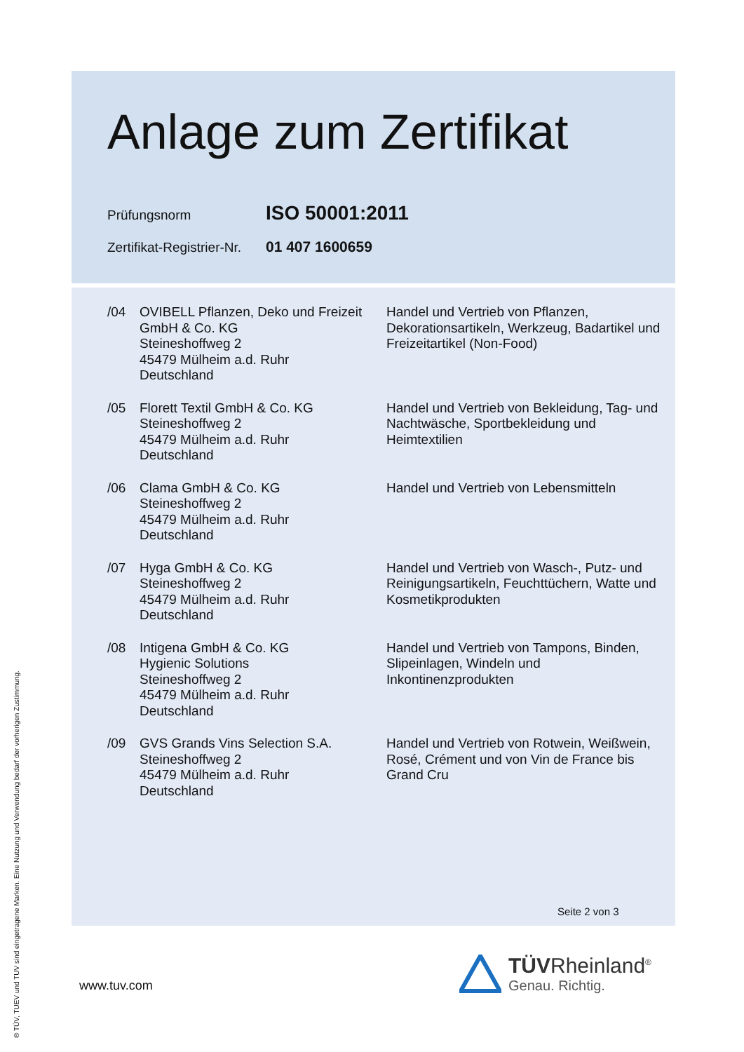Anlage zum Zertifikat
Prüfungsnorm
ISO 50001:2011
Zertifikat-Registrier-Nr.
01 407 1600659
/04 OVIBELL Pflanzen, Deko und Freizeit GmbH & Co. KG
Steineshoffweg 2
45479 Mülheim a.d. Ruhr
Deutschland
Handel und Vertrieb von Pflanzen, Dekorationsartikeln, Werkzeug, Badartikel und Freizeitartikel (Non-Food)
/05 Florett Textil GmbH & Co. KG
Steineshoffweg 2
45479 Mülheim a.d. Ruhr
Deutschland
Handel und Vertrieb von Bekleidung, Tag- und Nachtwäsche, Sportbekleidung und Heimtextilien
/06 Clama GmbH & Co. KG
Steineshoffweg 2
45479 Mülheim a.d. Ruhr
Deutschland
Handel und Vertrieb von Lebensmitteln
/07 Hyga GmbH & Co. KG
Steineshoffweg 2
45479 Mülheim a.d. Ruhr
Deutschland
Handel und Vertrieb von Wasch-, Putz- und Reinigungsartikeln, Feuchttüchern, Watte und Kosmetikprodukten
/08 Intigena GmbH & Co. KG
Hygienic Solutions
Steineshoffweg 2
45479 Mülheim a.d. Ruhr
Deutschland
Handel und Vertrieb von Tampons, Binden, Slipeinlagen, Windeln und Inkontinenzprodukten
/09 GVS Grands Vins Selection S.A.
Steineshoffweg 2
45479 Mülheim a.d. Ruhr
Deutschland
Handel und Vertrieb von Rotwein, Weißwein, Rosé, Crément und von Vin de France bis Grand Cru
Seite 2 von 3
® TÜV, TUEV und TUV sind eingetragene Marken. Eine Nutzung und Verwendung bedarf der vorherigen Zustimmung.
www.tuv.com
TÜVRheinland<sup>®</sup>
Genau. Richtig.